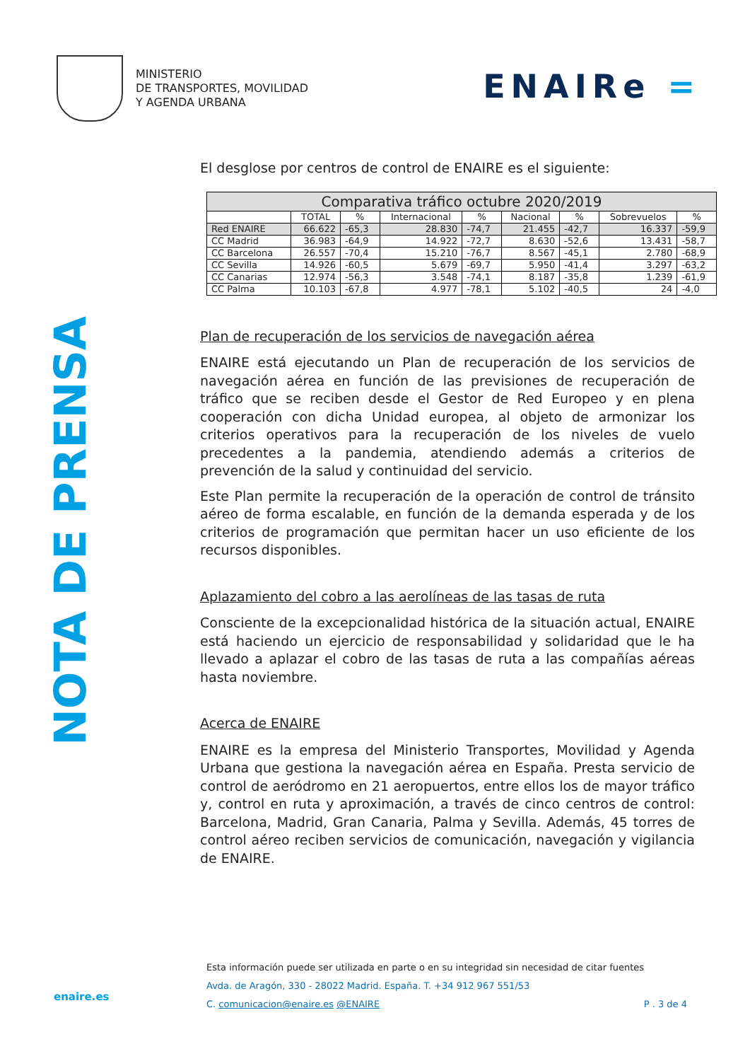MINISTERIO
DE TRANSPORTES, MOVILIDAD
Y AGENDA URBANA
ENAIRe =
NOTA DE PRENSA
El desglose por centros de control de ENAIRE es el siguiente:
| Comparativa tráfico octubre 2020/2019 | | | | | | | | |
| --- | --- | --- | --- | --- | --- | --- | --- | --- |
| | TOTAL | % | Internacional | % | Nacional | % | Sobrevuelos | % |
| Red ENAIRE | 66.622 | -65,3 | 28.830 | -74,7 | 21.455 | -42,7 | 16.337 | -59,9 |
| CC Madrid | 36.983 | -64,9 | 14.922 | -72,7 | 8.630 | -52,6 | 13.431 | -58,7 |
| CC Barcelona | 26.557 | -70,4 | 15.210 | -76,7 | 8.567 | -45,1 | 2.780 | -68,9 |
| CC Sevilla | 14.926 | -60,5 | 5.679 | -69,7 | 5.950 | -41,4 | 3.297 | -63,2 |
| CC Canarias | 12.974 | -56,3 | 3.548 | -74,1 | 8.187 | -35,8 | 1.239 | -61,9 |
| CC Palma | 10.103 | -67,8 | 4.977 | -78,1 | 5.102 | -40,5 | 24 | -4,0 |
Plan de recuperación de los servicios de navegación aérea
ENAIRE está ejecutando un Plan de recuperación de los servicios de navegación aérea en función de las previsiones de recuperación de tráfico que se reciben desde el Gestor de Red Europeo y en plena cooperación con dicha Unidad europea, al objeto de armonizar los criterios operativos para la recuperación de los niveles de vuelo precedentes a la pandemia, atendiendo además a criterios de prevención de la salud y continuidad del servicio.
Este Plan permite la recuperación de la operación de control de tránsito aéreo de forma escalable, en función de la demanda esperada y de los criterios de programación que permitan hacer un uso eficiente de los recursos disponibles.
Aplazamiento del cobro a las aerolíneas de las tasas de ruta
Consciente de la excepcionalidad histórica de la situación actual, ENAIRE está haciendo un ejercicio de responsabilidad y solidaridad que le ha llevado a aplazar el cobro de las tasas de ruta a las compañías aéreas hasta noviembre.
Acerca de ENAIRE
ENAIRE es la empresa del Ministerio Transportes, Movilidad y Agenda Urbana que gestiona la navegación aérea en España. Presta servicio de control de aeródromo en 21 aeropuertos, entre ellos los de mayor tráfico y, control en ruta y aproximación, a través de cinco centros de control: Barcelona, Madrid, Gran Canaria, Palma y Sevilla. Además, 45 torres de control aéreo reciben servicios de comunicación, navegación y vigilancia de ENAIRE.
Esta información puede ser utilizada en parte o en su integridad sin necesidad de citar fuentes
Avda. de Aragón, 330 - 28022 Madrid. España. T. +34 912 967 551/53
C. comunicacion@enaire.es @ENAIRE P . 3 de 4
enaire.es